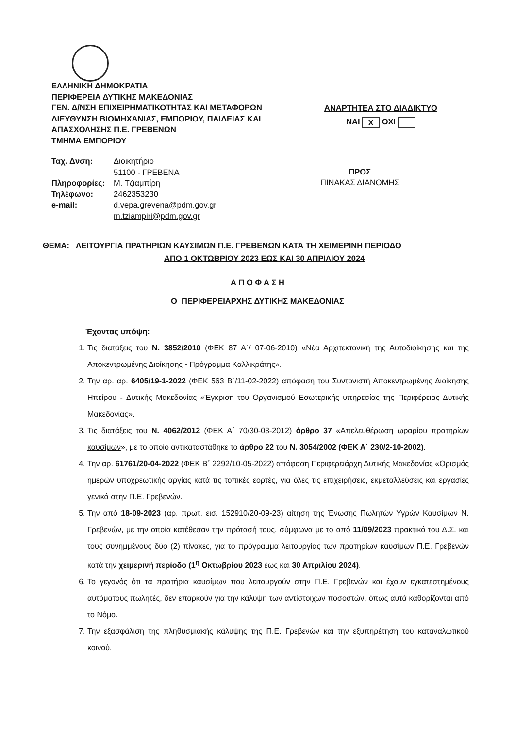ΕΛΛΗΝΙΚΗ ΔΗΜΟΚΡΑΤΙΑ
ΠΕΡΙΦΕΡΕΙΑ ΔΥΤΙΚΗΣ ΜΑΚΕΔΟΝΙΑΣ
ΓΕΝ. Δ/ΝΣΗ ΕΠΙΧΕΙΡΗΜΑΤΙΚΟΤΗΤΑΣ ΚΑΙ ΜΕΤΑΦΟΡΩΝ
ΔΙΕΥΘΥΝΣΗ ΒΙΟΜΗΧΑΝΙΑΣ, ΕΜΠΟΡΙΟΥ, ΠΑΙΔΕΙΑΣ ΚΑΙ
ΑΠΑΣΧΟΛΗΣΗΣ Π.Ε. ΓΡΕΒΕΝΩΝ
ΤΜΗΜΑ ΕΜΠΟΡΙΟΥ
ΑΝΑΡΤΗΤΕΑ ΣΤΟ ΔΙΑΔΙΚΤΥΟ
ΝΑΙ Χ ΟΧΙ
| Ταχ. Δνση: | Διοικητήριο 51100 - ΓΡΕΒΕΝΑ |
| Πληροφορίες: | Μ. Τζιαμπίρη |
| Τηλέφωνο: | 2462353230 |
| e-mail: | d.vepa.grevena@pdm.gov.gr m.tziampiri@pdm.gov.gr |
ΠΡΟΣ
ΠΙΝΑΚΑΣ ΔΙΑΝΟΜΗΣ
ΘΕΜΑ: ΛΕΙΤΟΥΡΓΙΑ ΠΡΑΤΗΡΙΩΝ ΚΑΥΣΙΜΩΝ Π.Ε. ΓΡΕΒΕΝΩΝ ΚΑΤΑ ΤΗ ΧΕΙΜΕΡΙΝΗ ΠΕΡΙΟΔΟ
ΑΠΟ 1 ΟΚΤΩΒΡΙΟΥ 2023 ΕΩΣ ΚΑΙ 30 ΑΠΡΙΛΙΟΥ 2024
Α Π Ο Φ Α Σ Η
Ο ΠΕΡΙΦΕΡΕΙΑΡΧΗΣ ΔΥΤΙΚΗΣ ΜΑΚΕΔΟΝΙΑΣ
Έχοντας υπόψη:
1. Τις διατάξεις του Ν. 3852/2010 (ΦΕΚ 87 Α΄/ 07-06-2010) «Νέα Αρχιτεκτονική της Αυτοδιοίκησης και της Αποκεντρωμένης Διοίκησης - Πρόγραμμα Καλλικράτης».
2. Την αρ. αρ. 6405/19-1-2022 (ΦΕΚ 563 Β΄/11-02-2022) απόφαση του Συντονιστή Αποκεντρωμένης Διοίκησης Ηπείρου - Δυτικής Μακεδονίας «Έγκριση του Οργανισμού Εσωτερικής υπηρεσίας της Περιφέρειας Δυτικής Μακεδονίας».
3. Τις διατάξεις του Ν. 4062/2012 (ΦΕΚ Α΄ 70/30-03-2012) άρθρο 37 «Απελευθέρωση ωραρίου πρατηρίων καυσίμων», με το οποίο αντικαταστάθηκε το άρθρο 22 του Ν. 3054/2002 (ΦΕΚ Α΄ 230/2-10-2002).
4. Την αρ. 61761/20-04-2022 (ΦΕΚ Β΄ 2292/10-05-2022) απόφαση Περιφερειάρχη Δυτικής Μακεδονίας «Ορισμός ημερών υποχρεωτικής αργίας κατά τις τοπικές εορτές, για όλες τις επιχειρήσεις, εκμεταλλεύσεις και εργασίες γενικά στην Π.Ε. Γρεβενών.
5. Την από 18-09-2023 (αρ. πρωτ. εισ. 152910/20-09-23) αίτηση της Ένωσης Πωλητών Υγρών Καυσίμων Ν. Γρεβενών, με την οποία κατέθεσαν την πρότασή τους, σύμφωνα με το από 11/09/2023 πρακτικό του Δ.Σ. και τους συνημμένους δύο (2) πίνακες, για το πρόγραμμα λειτουργίας των πρατηρίων καυσίμων Π.Ε. Γρεβενών κατά την χειμερινή περίοδο (1<sup>η</sup> Οκτωβρίου 2023 έως και 30 Απριλίου 2024).
6. Το γεγονός ότι τα πρατήρια καυσίμων που λειτουργούν στην Π.Ε. Γρεβενών και έχουν εγκατεστημένους αυτόματους πωλητές, δεν επαρκούν για την κάλυψη των αντίστοιχων ποσοστών, όπως αυτά καθορίζονται από το Νόμο.
7. Την εξασφάλιση της πληθυσμιακής κάλυψης της Π.Ε. Γρεβενών και την εξυπηρέτηση του καταναλωτικού κοινού.